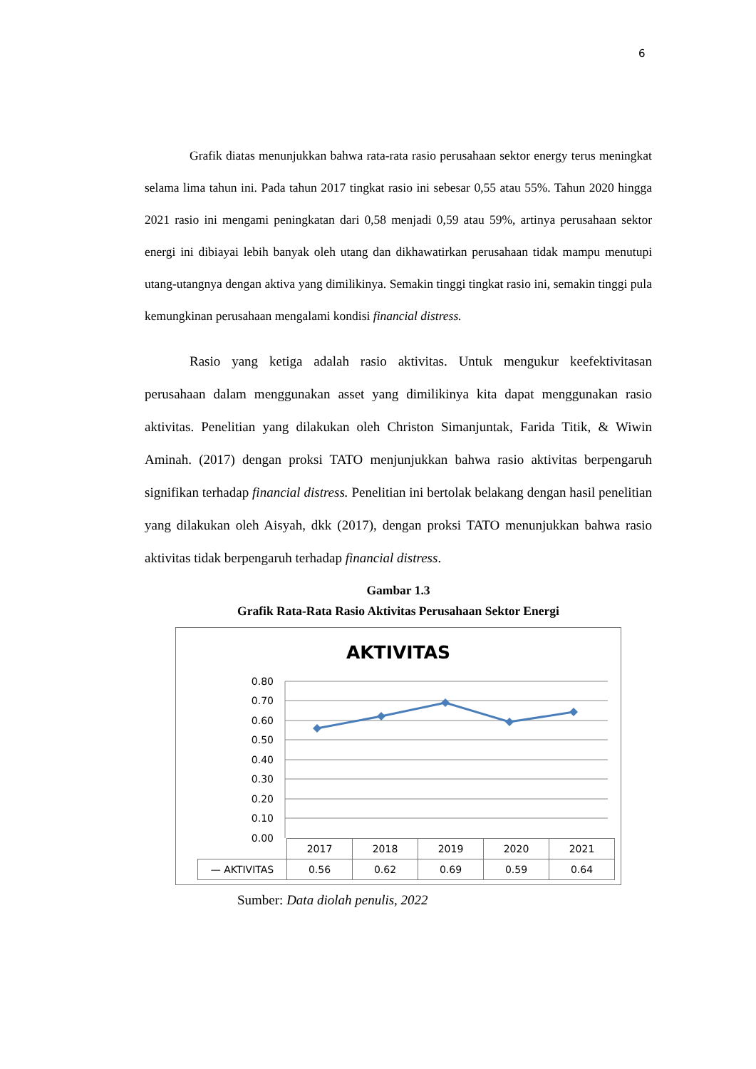6
Grafik diatas menunjukkan bahwa rata-rata rasio perusahaan sektor energy terus meningkat selama lima tahun ini. Pada tahun 2017 tingkat rasio ini sebesar 0,55 atau 55%. Tahun 2020 hingga 2021 rasio ini mengami peningkatan dari 0,58 menjadi 0,59 atau 59%, artinya perusahaan sektor energi ini dibiayai lebih banyak oleh utang dan dikhawatirkan perusahaan tidak mampu menutupi utang-utangnya dengan aktiva yang dimilikinya. Semakin tinggi tingkat rasio ini, semakin tinggi pula kemungkinan perusahaan mengalami kondisi financial distress.
Rasio yang ketiga adalah rasio aktivitas. Untuk mengukur keefektivitasan perusahaan dalam menggunakan asset yang dimilikinya kita dapat menggunakan rasio aktivitas. Penelitian yang dilakukan oleh Christon Simanjuntak, Farida Titik, & Wiwin Aminah. (2017) dengan proksi TATO menjunjukkan bahwa rasio aktivitas berpengaruh signifikan terhadap financial distress. Penelitian ini bertolak belakang dengan hasil penelitian yang dilakukan oleh Aisyah, dkk (2017), dengan proksi TATO menunjukkan bahwa rasio aktivitas tidak berpengaruh terhadap financial distress.
Gambar 1.3
Grafik Rata-Rata Rasio Aktivitas Perusahaan Sektor Energi
AKTIVITAS
0.80
0.70
0.60
0.50
0.40
0.30
0.20
0.10
0.00
| | 2017 | 2018 | 2019 | 2020 | 2021 |
| — AKTIVITAS | 0.56 | 0.62 | 0.69 | 0.59 | 0.64 |
Sumber: Data diolah penulis, 2022